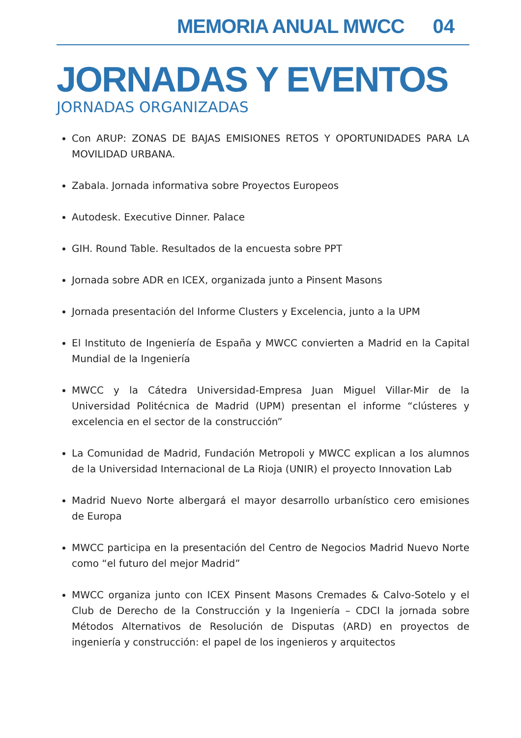MEMORIA ANUAL MWCC 04
JORNADAS Y EVENTOS
JORNADAS ORGANIZADAS
Con ARUP: ZONAS DE BAJAS EMISIONES RETOS Y OPORTUNIDADES PARA LA MOVILIDAD URBANA.
Zabala. Jornada informativa sobre Proyectos Europeos
Autodesk. Executive Dinner. Palace
GIH. Round Table. Resultados de la encuesta sobre PPT
Jornada sobre ADR en ICEX, organizada junto a Pinsent Masons
Jornada presentación del Informe Clusters y Excelencia, junto a la UPM
El Instituto de Ingeniería de España y MWCC convierten a Madrid en la Capital Mundial de la Ingeniería
MWCC y la Cátedra Universidad-Empresa Juan Miguel Villar-Mir de la Universidad Politécnica de Madrid (UPM) presentan el informe “clústeres y excelencia en el sector de la construcción”
La Comunidad de Madrid, Fundación Metropoli y MWCC explican a los alumnos de la Universidad Internacional de La Rioja (UNIR) el proyecto Innovation Lab
Madrid Nuevo Norte albergará el mayor desarrollo urbanístico cero emisiones de Europa
MWCC participa en la presentación del Centro de Negocios Madrid Nuevo Norte como “el futuro del mejor Madrid”
MWCC organiza junto con ICEX Pinsent Masons Cremades & Calvo-Sotelo y el Club de Derecho de la Construcción y la Ingeniería – CDCI la jornada sobre Métodos Alternativos de Resolución de Disputas (ARD) en proyectos de ingeniería y construcción: el papel de los ingenieros y arquitectos